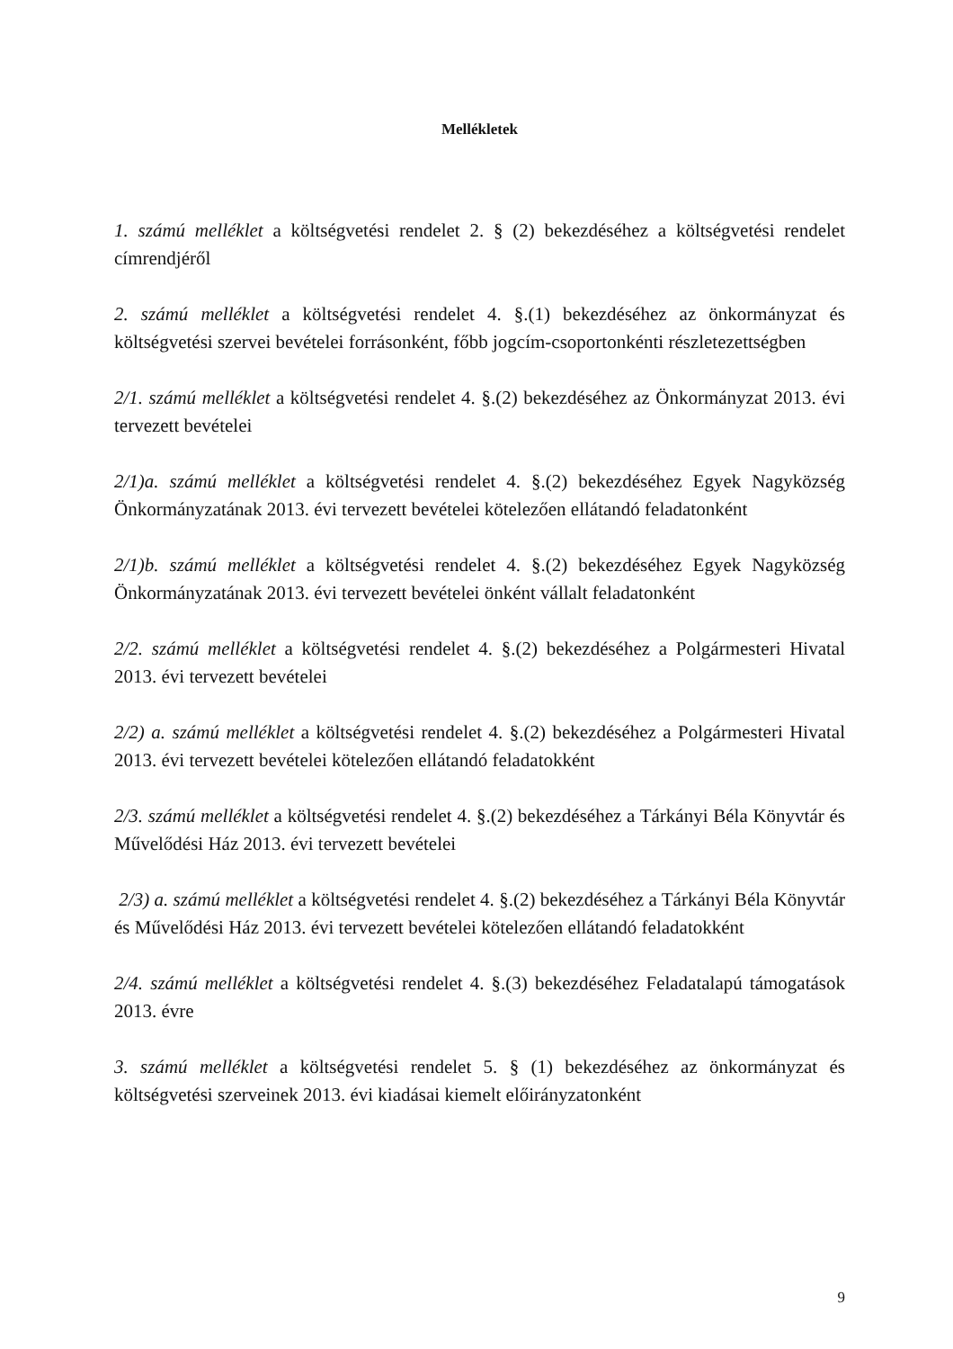Mellékletek
1. számú melléklet a költségvetési rendelet 2. § (2) bekezdéséhez a költségvetési rendelet címrendjéről
2. számú melléklet a költségvetési rendelet 4. §.(1) bekezdéséhez az önkormányzat és költségvetési szervei bevételei forrásonként, főbb jogcím-csoportonkénti részletezettségben
2/1. számú melléklet a költségvetési rendelet 4. §.(2) bekezdéséhez az Önkormányzat 2013. évi tervezett bevételei
2/1)a. számú melléklet a költségvetési rendelet 4. §.(2) bekezdéséhez Egyek Nagyközség Önkormányzatának 2013. évi tervezett bevételei kötelezően ellátandó feladatonként
2/1)b. számú melléklet a költségvetési rendelet 4. §.(2) bekezdéséhez Egyek Nagyközség Önkormányzatának 2013. évi tervezett bevételei önként vállalt feladatonként
2/2. számú melléklet a költségvetési rendelet 4. §.(2) bekezdéséhez a Polgármesteri Hivatal 2013. évi tervezett bevételei
2/2) a. számú melléklet a költségvetési rendelet 4. §.(2) bekezdéséhez a Polgármesteri Hivatal 2013. évi tervezett bevételei kötelezően ellátandó feladatokként
2/3. számú melléklet a költségvetési rendelet 4. §.(2) bekezdéséhez a Tárkányi Béla Könyvtár és Művelődési Ház 2013. évi tervezett bevételei
2/3) a. számú melléklet a költségvetési rendelet 4. §.(2) bekezdéséhez a Tárkányi Béla Könyvtár és Művelődési Ház 2013. évi tervezett bevételei kötelezően ellátandó feladatokként
2/4. számú melléklet a költségvetési rendelet 4. §.(3) bekezdéséhez Feladatalapú támogatások 2013. évre
3. számú melléklet a költségvetési rendelet 5. § (1) bekezdéséhez az önkormányzat és költségvetési szerveinek 2013. évi kiadásai kiemelt előirányzatonként
9